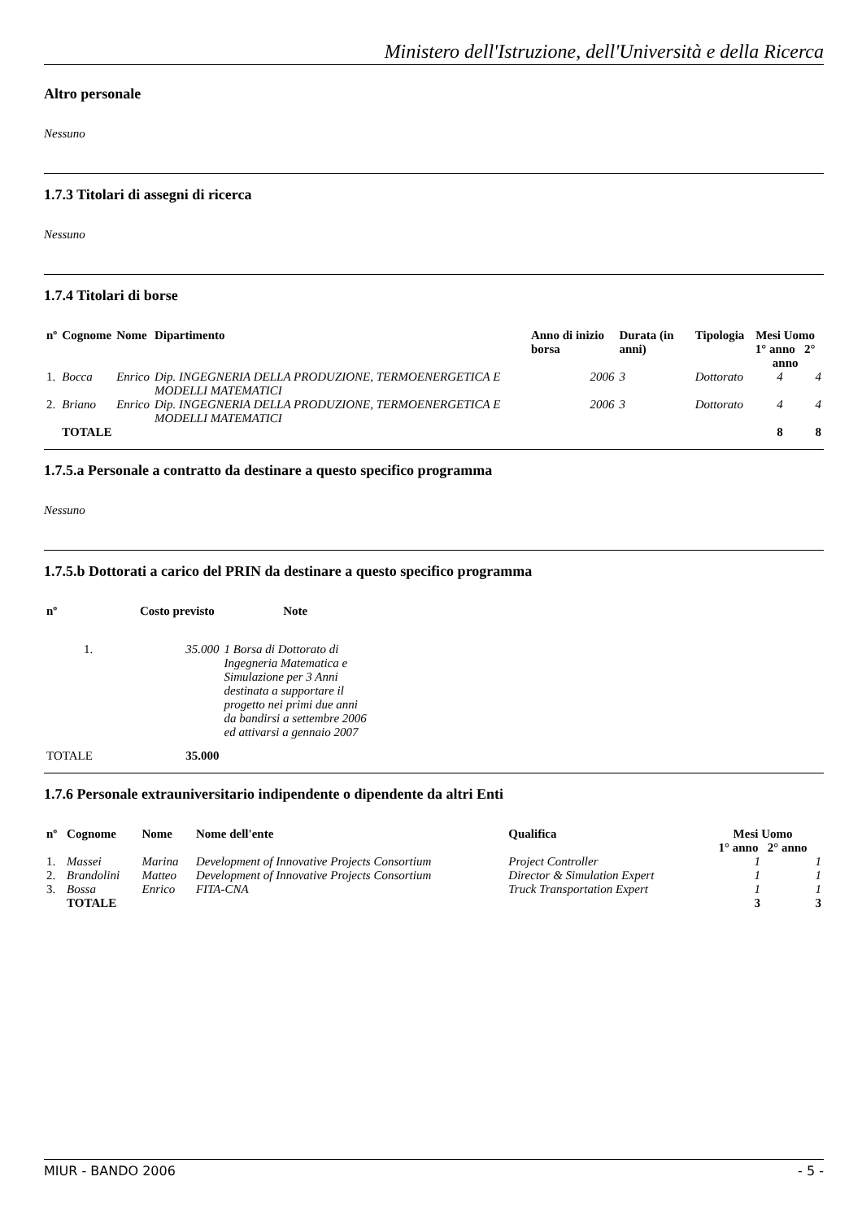Ministero dell'Istruzione, dell'Università e della Ricerca
Altro personale
Nessuno
1.7.3 Titolari di assegni di ricerca
Nessuno
1.7.4 Titolari di borse
| nº | Cognome | Nome | Dipartimento | Anno di inizio borsa | Durata (in anni) | Tipologia | Mesi Uomo 1° anno 2° anno | |
| --- | --- | --- | --- | --- | --- | --- | --- | --- |
| 1. | Bocca | Enrico | Dip. INGEGNERIA DELLA PRODUZIONE, TERMOENERGETICA E MODELLI MATEMATICI | 2006 | 3 | Dottorato | 4 | 4 |
| 2. | Briano | Enrico | Dip. INGEGNERIA DELLA PRODUZIONE, TERMOENERGETICA E MODELLI MATEMATICI | 2006 | 3 | Dottorato | 4 | 4 |
| | TOTALE | | | | | | 8 | 8 |
1.7.5.a Personale a contratto da destinare a questo specifico programma
Nessuno
1.7.5.b Dottorati a carico del PRIN da destinare a questo specifico programma
| nº | Costo previsto | Note |
| --- | --- | --- |
| 1. | 35.000 | 1 Borsa di Dottorato di Ingegneria Matematica e Simulazione per 3 Anni destinata a supportare il progetto nei primi due anni da bandirsi a settembre 2006 ed attivarsi a gennaio 2007 |
| TOTALE | 35.000 | |
1.7.6 Personale extrauniversitario indipendente o dipendente da altri Enti
| nº | Cognome | Nome | Nome dell'ente | Qualifica | Mesi Uomo 1° anno 2° anno | |
| --- | --- | --- | --- | --- | --- | --- |
| 1. | Massei | Marina | Development of Innovative Projects Consortium | Project Controller | 1 | 1 |
| 2. | Brandolini | Matteo | Development of Innovative Projects Consortium | Director & Simulation Expert | 1 | 1 |
| 3. | Bossa | Enrico | FITA-CNA | Truck Transportation Expert | 1 | 1 |
| | TOTALE | | | | 3 | 3 |
MIUR - BANDO 2006 - 5 -